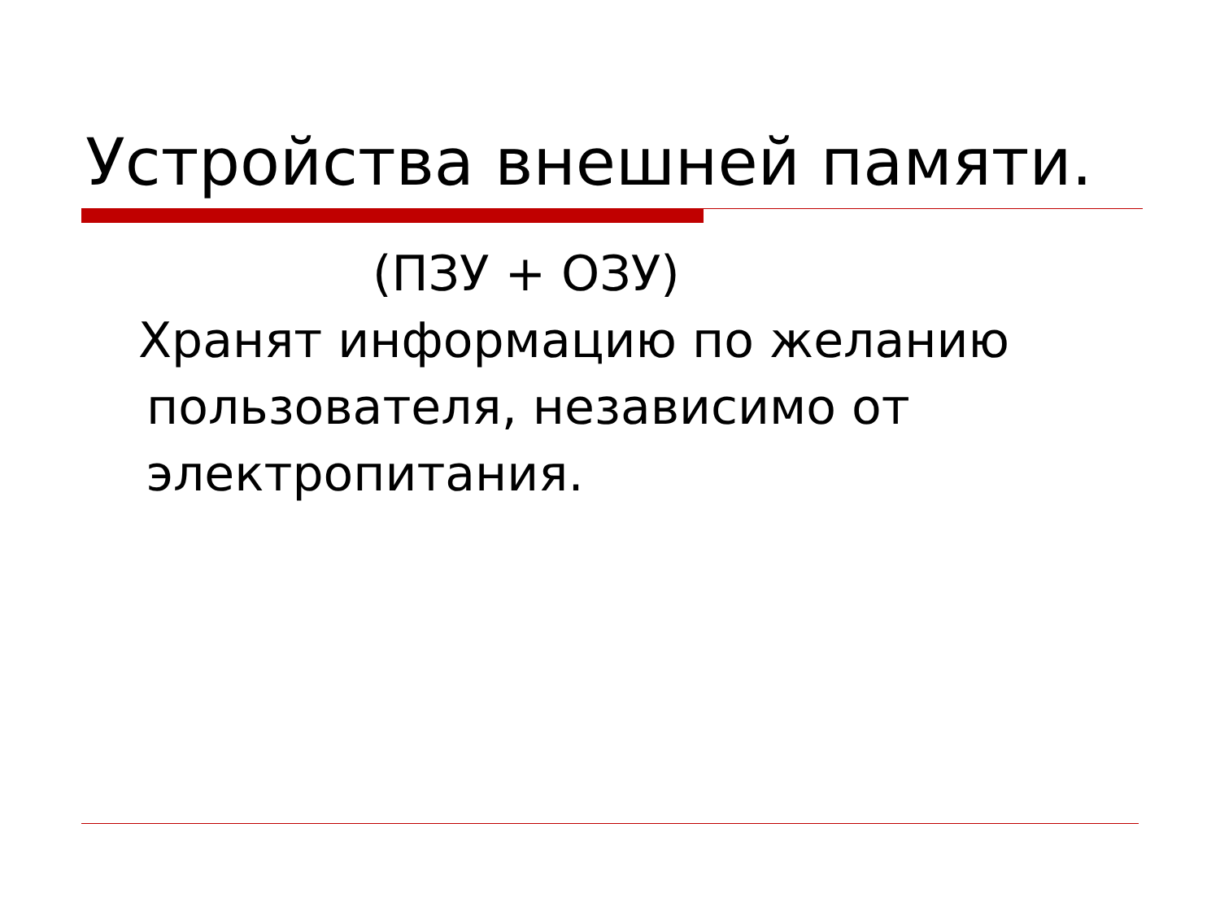Устройства внешней памяти.
(ПЗУ + ОЗУ)
Хранят информацию по желанию
пользователя, независимо от
электропитания.